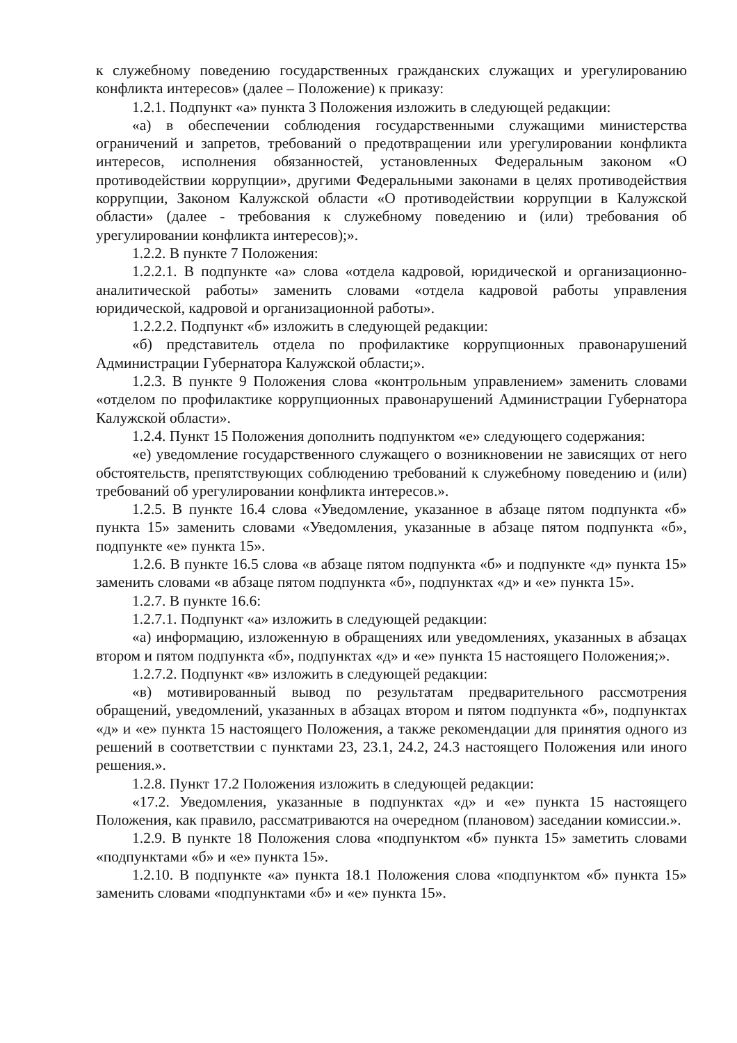к служебному поведению государственных гражданских служащих и урегулированию конфликта интересов» (далее – Положение) к приказу:
1.2.1. Подпункт «а» пункта 3 Положения изложить в следующей редакции:
«а) в обеспечении соблюдения государственными служащими министерства ограничений и запретов, требований о предотвращении или урегулировании конфликта интересов, исполнения обязанностей, установленных Федеральным законом «О противодействии коррупции», другими Федеральными законами в целях противодействия коррупции, Законом Калужской области «О противодействии коррупции в Калужской области» (далее - требования к служебному поведению и (или) требования об урегулировании конфликта интересов);».
1.2.2. В пункте 7 Положения:
1.2.2.1. В подпункте «а» слова «отдела кадровой, юридической и организационно-аналитической работы» заменить словами «отдела кадровой работы управления юридической, кадровой и организационной работы».
1.2.2.2. Подпункт «б» изложить в следующей редакции:
«б) представитель отдела по профилактике коррупционных правонарушений Администрации Губернатора Калужской области;».
1.2.3. В пункте 9 Положения слова «контрольным управлением» заменить словами «отделом по профилактике коррупционных правонарушений Администрации Губернатора Калужской области».
1.2.4. Пункт 15 Положения дополнить подпунктом «е» следующего содержания:
«е) уведомление государственного служащего о возникновении не зависящих от него обстоятельств, препятствующих соблюдению требований к служебному поведению и (или) требований об урегулировании конфликта интересов.».
1.2.5. В пункте 16.4 слова «Уведомление, указанное в абзаце пятом подпункта «б» пункта 15» заменить словами «Уведомления, указанные в абзаце пятом подпункта «б», подпункте «е» пункта 15».
1.2.6. В пункте 16.5 слова «в абзаце пятом подпункта «б» и подпункте «д» пункта 15» заменить словами «в абзаце пятом подпункта «б», подпунктах «д» и «е» пункта 15».
1.2.7. В пункте 16.6:
1.2.7.1. Подпункт «а» изложить в следующей редакции:
«а) информацию, изложенную в обращениях или уведомлениях, указанных в абзацах втором и пятом подпункта «б», подпунктах «д» и «е» пункта 15 настоящего Положения;».
1.2.7.2. Подпункт «в» изложить в следующей редакции:
«в) мотивированный вывод по результатам предварительного рассмотрения обращений, уведомлений, указанных в абзацах втором и пятом подпункта «б», подпунктах «д» и «е» пункта 15 настоящего Положения, а также рекомендации для принятия одного из решений в соответствии с пунктами 23, 23.1, 24.2, 24.3 настоящего Положения или иного решения.».
1.2.8. Пункт 17.2 Положения изложить в следующей редакции:
«17.2. Уведомления, указанные в подпунктах «д» и «е» пункта 15 настоящего Положения, как правило, рассматриваются на очередном (плановом) заседании комиссии.».
1.2.9. В пункте 18 Положения слова «подпунктом «б» пункта 15» заметить словами «подпунктами «б» и «е» пункта 15».
1.2.10. В подпункте «а» пункта 18.1 Положения слова «подпунктом «б» пункта 15» заменить словами «подпунктами «б» и «е» пункта 15».